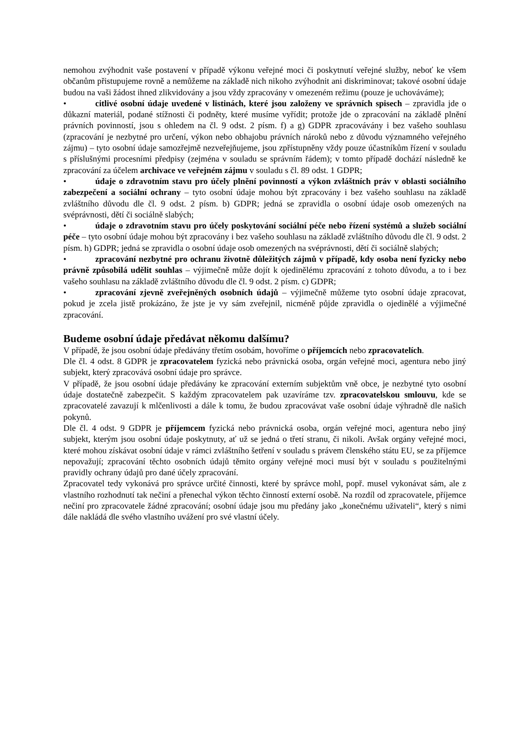nemohou zvýhodnit vaše postavení v případě výkonu veřejné moci či poskytnutí veřejné služby, neboť ke všem občanům přistupujeme rovně a nemůžeme na základě nich nikoho zvýhodnit ani diskriminovat; takové osobní údaje budou na vaši žádost ihned zlikvidovány a jsou vždy zpracovány v omezeném režimu (pouze je uchováváme);
• citlivé osobní údaje uvedené v listinách, které jsou založeny ve správních spisech – zpravidla jde o důkazní materiál, podané stížnosti či podněty, které musíme vyřídit; protože jde o zpracování na základě plnění právních povinností, jsou s ohledem na čl. 9 odst. 2 písm. f) a g) GDPR zpracovávány i bez vašeho souhlasu (zpracování je nezbytné pro určení, výkon nebo obhajobu právních nároků nebo z důvodu významného veřejného zájmu) – tyto osobní údaje samozřejmě nezveřejňujeme, jsou zpřístupněny vždy pouze účastníkům řízení v souladu s příslušnými procesními předpisy (zejména v souladu se správním řádem); v tomto případě dochází následně ke zpracování za účelem archivace ve veřejném zájmu v souladu s čl. 89 odst. 1 GDPR;
• údaje o zdravotním stavu pro účely plnění povinností a výkon zvláštních práv v oblasti sociálního zabezpečení a sociální ochrany – tyto osobní údaje mohou být zpracovány i bez vašeho souhlasu na základě zvláštního důvodu dle čl. 9 odst. 2 písm. b) GDPR; jedná se zpravidla o osobní údaje osob omezených na svéprávnosti, dětí či sociálně slabých;
• údaje o zdravotním stavu pro účely poskytování sociální péče nebo řízení systémů a služeb sociální péče – tyto osobní údaje mohou být zpracovány i bez vašeho souhlasu na základě zvláštního důvodu dle čl. 9 odst. 2 písm. h) GDPR; jedná se zpravidla o osobní údaje osob omezených na svéprávnosti, dětí či sociálně slabých;
• zpracování nezbytné pro ochranu životně důležitých zájmů v případě, kdy osoba není fyzicky nebo právně způsobilá udělit souhlas – výjimečně může dojít k ojedinělému zpracování z tohoto důvodu, a to i bez vašeho souhlasu na základě zvláštního důvodu dle čl. 9 odst. 2 písm. c) GDPR;
• zpracování zjevně zveřejněných osobních údajů – výjimečně můžeme tyto osobní údaje zpracovat, pokud je zcela jistě prokázáno, že jste je vy sám zveřejnil, nicméně půjde zpravidla o ojedinělé a výjimečné zpracování.
Budeme osobní údaje předávat někomu dalšímu?
V případě, že jsou osobní údaje předávány třetím osobám, hovoříme o příjemcích nebo zpracovatelích.
Dle čl. 4 odst. 8 GDPR je zpracovatelem fyzická nebo právnická osoba, orgán veřejné moci, agentura nebo jiný subjekt, který zpracovává osobní údaje pro správce.
V případě, že jsou osobní údaje předávány ke zpracování externím subjektům vně obce, je nezbytné tyto osobní údaje dostatečně zabezpečit. S každým zpracovatelem pak uzavíráme tzv. zpracovatelskou smlouvu, kde se zpracovatelé zavazují k mlčenlivosti a dále k tomu, že budou zpracovávat vaše osobní údaje výhradně dle našich pokynů.
Dle čl. 4 odst. 9 GDPR je příjemcem fyzická nebo právnická osoba, orgán veřejné moci, agentura nebo jiný subjekt, kterým jsou osobní údaje poskytnuty, ať už se jedná o třetí stranu, či nikoli. Avšak orgány veřejné moci, které mohou získávat osobní údaje v rámci zvláštního šetření v souladu s právem členského státu EU, se za příjemce nepovažují; zpracování těchto osobních údajů těmito orgány veřejné moci musí být v souladu s použitelnými pravidly ochrany údajů pro dané účely zpracování.
Zpracovatel tedy vykonává pro správce určité činnosti, které by správce mohl, popř. musel vykonávat sám, ale z vlastního rozhodnutí tak nečiní a přenechal výkon těchto činností externí osobě. Na rozdíl od zpracovatele, příjemce nečiní pro zpracovatele žádné zpracování; osobní údaje jsou mu předány jako „konečnému uživateli“, který s nimi dále nakládá dle svého vlastního uvážení pro své vlastní účely.